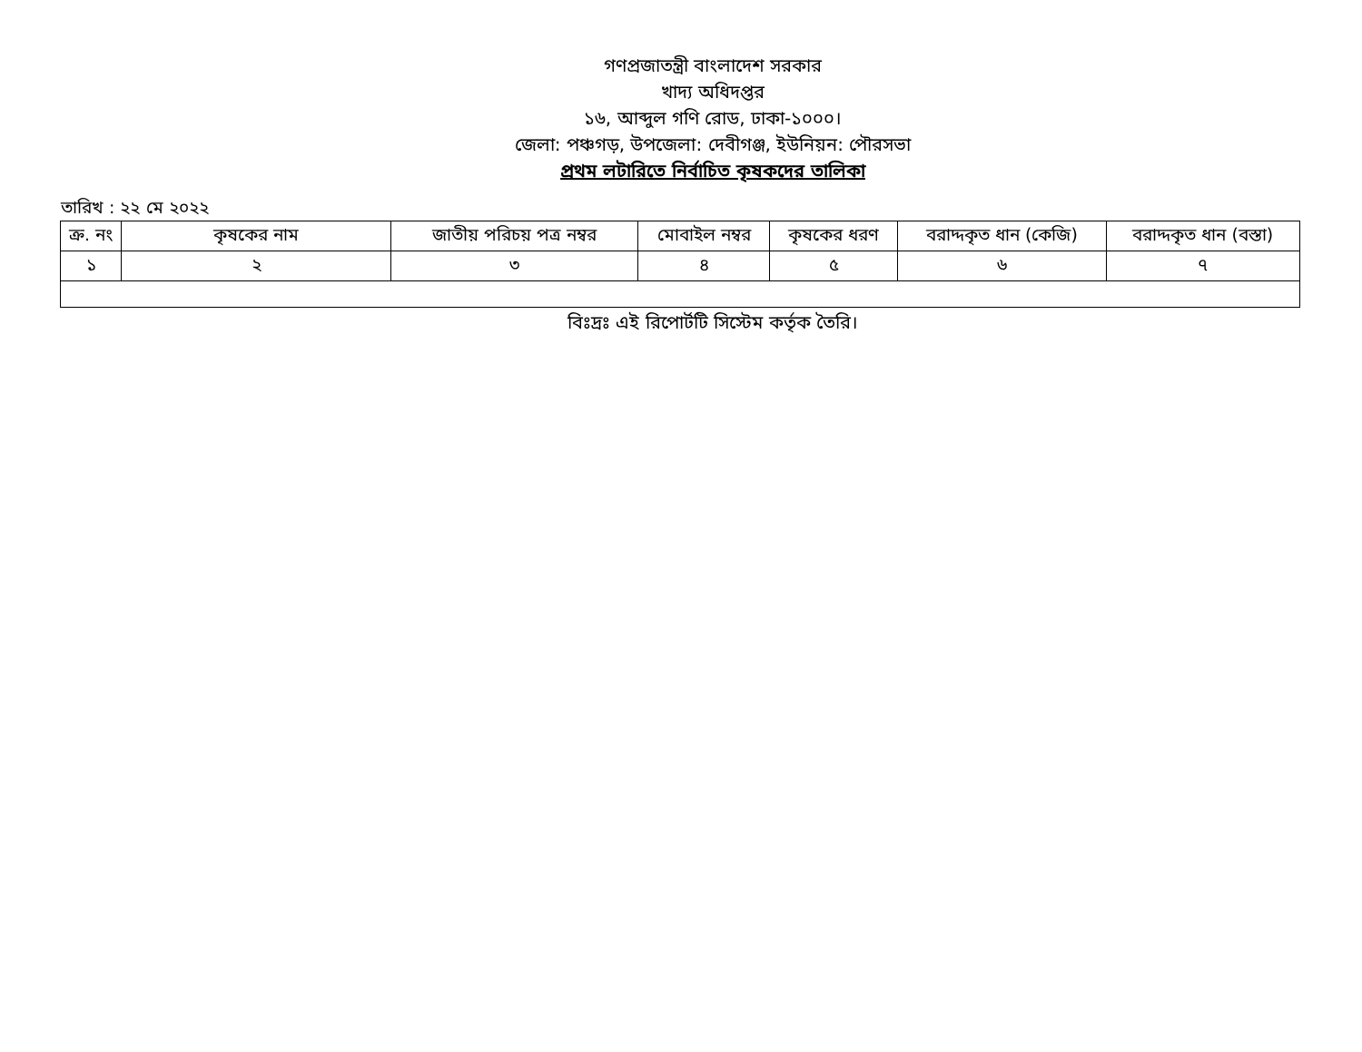গণপ্রজাতন্ত্রী বাংলাদেশ সরকার
খাদ্য অধিদপ্তর
১৬, আব্দুল গণি রোড, ঢাকা-১০০০।
জেলা: পঞ্চগড়, উপজেলা: দেবীগঞ্জ, ইউনিয়ন: পৌরসভা
প্রথম লটারিতে নির্বাচিত কৃষকদের তালিকা
তারিখ : ২২ মে ২০২২
| ক্র. নং | কৃষকের নাম | জাতীয় পরিচয় পত্র নম্বর | মোবাইল নম্বর | কৃষকের ধরণ | বরাদ্দকৃত ধান (কেজি) | বরাদ্দকৃত ধান (বস্তা) |
| --- | --- | --- | --- | --- | --- | --- |
| ১ | ২ | ৩ | ৪ | ৫ | ৬ | ৭ |
বিঃদ্রঃ এই রিপোর্টটি সিস্টেম কর্তৃক তৈরি।